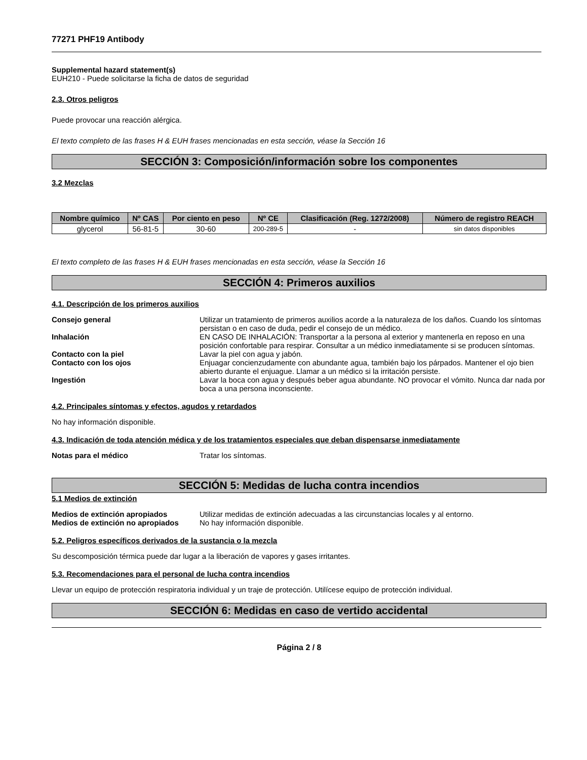77271 PHF19 Antibody
Supplemental hazard statement(s)
EUH210 - Puede solicitarse la ficha de datos de seguridad
2.3. Otros peligros
Puede provocar una reacción alérgica.
El texto completo de las frases H & EUH frases mencionadas en esta sección, véase la Sección 16
SECCIÓN 3: Composición/información sobre los componentes
3.2 Mezclas
| Nombre químico | Nº CAS | Por ciento en peso | Nº CE | Clasificación (Reg. 1272/2008) | Número de registro REACH |
| --- | --- | --- | --- | --- | --- |
| glycerol | 56-81-5 | 30-60 | 200-289-5 | - | sin datos disponibles |
El texto completo de las frases H & EUH frases mencionadas en esta sección, véase la Sección 16
SECCIÓN 4: Primeros auxilios
4.1. Descripción de los primeros auxilios
| Consejo general | Utilizar un tratamiento de primeros auxilios acorde a la naturaleza de los daños. Cuando los síntomas persistan o en caso de duda, pedir el consejo de un médico. |
| Inhalación | EN CASO DE INHALACIÓN: Transportar a la persona al exterior y mantenerla en reposo en una posición confortable para respirar. Consultar a un médico inmediatamente si se producen síntomas. |
| Contacto con la piel | Lavar la piel con agua y jabón. |
| Contacto con los ojos | Enjuagar concienzudamente con abundante agua, también bajo los párpados. Mantener el ojo bien abierto durante el enjuague. Llamar a un médico si la irritación persiste. |
| Ingestión | Lavar la boca con agua y después beber agua abundante. NO provocar el vómito. Nunca dar nada por boca a una persona inconsciente. |
4.2. Principales síntomas y efectos, agudos y retardados
No hay información disponible.
4.3. Indicación de toda atención médica y de los tratamientos especiales que deban dispensarse inmediatamente
| Notas para el médico | Tratar los síntomas. |
SECCIÓN 5: Medidas de lucha contra incendios
5.1 Medios de extinción
| Medios de extinción apropiados | Utilizar medidas de extinción adecuadas a las circunstancias locales y al entorno. |
| Medios de extinción no apropiados | No hay información disponible. |
5.2. Peligros específicos derivados de la sustancia o la mezcla
Su descomposición térmica puede dar lugar a la liberación de vapores y gases irritantes.
5.3. Recomendaciones para el personal de lucha contra incendios
Llevar un equipo de protección respiratoria individual y un traje de protección. Utilícese equipo de protección individual.
SECCIÓN 6: Medidas en caso de vertido accidental
Página 2 / 8